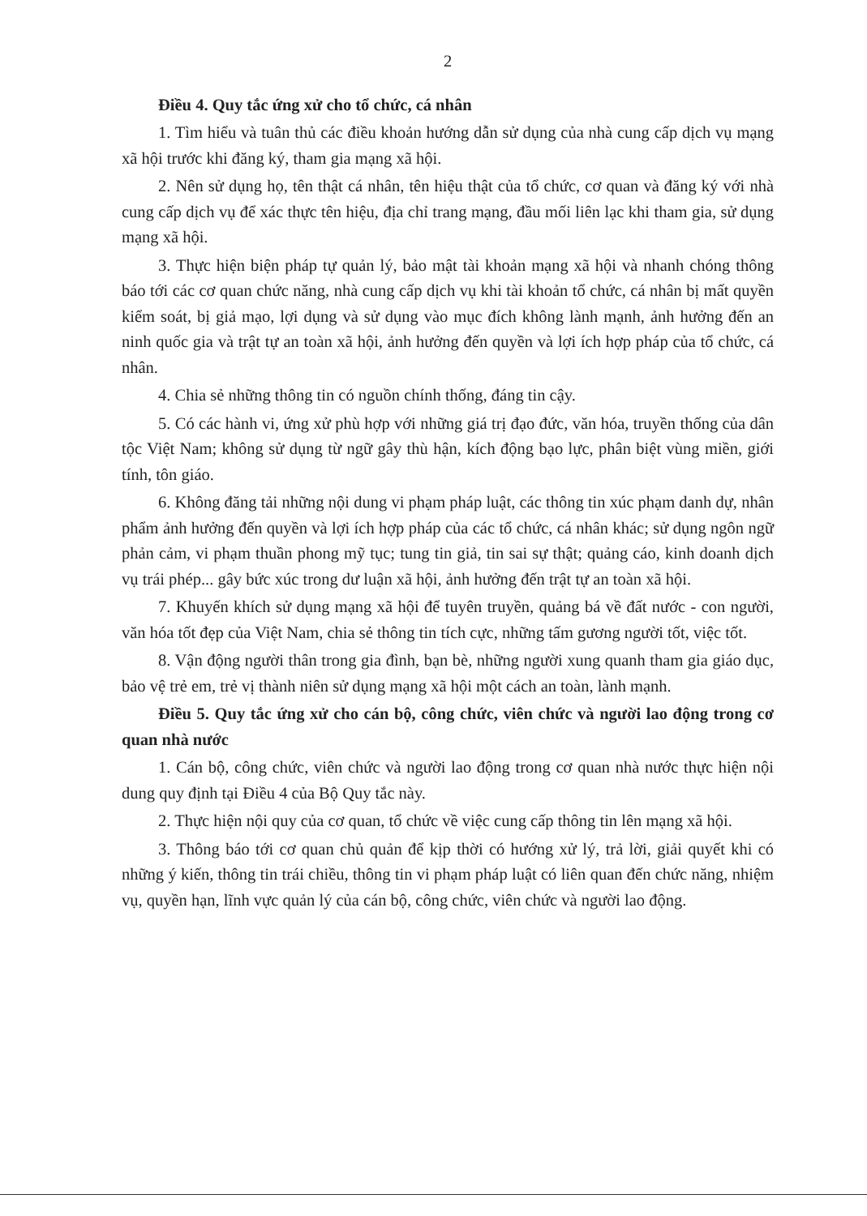2
Điều 4. Quy tắc ứng xử cho tổ chức, cá nhân
1. Tìm hiểu và tuân thủ các điều khoản hướng dẫn sử dụng của nhà cung cấp dịch vụ mạng xã hội trước khi đăng ký, tham gia mạng xã hội.
2. Nên sử dụng họ, tên thật cá nhân, tên hiệu thật của tổ chức, cơ quan và đăng ký với nhà cung cấp dịch vụ để xác thực tên hiệu, địa chỉ trang mạng, đầu mối liên lạc khi tham gia, sử dụng mạng xã hội.
3. Thực hiện biện pháp tự quản lý, bảo mật tài khoản mạng xã hội và nhanh chóng thông báo tới các cơ quan chức năng, nhà cung cấp dịch vụ khi tài khoản tổ chức, cá nhân bị mất quyền kiểm soát, bị giả mạo, lợi dụng và sử dụng vào mục đích không lành mạnh, ảnh hưởng đến an ninh quốc gia và trật tự an toàn xã hội, ảnh hưởng đến quyền và lợi ích hợp pháp của tổ chức, cá nhân.
4. Chia sẻ những thông tin có nguồn chính thống, đáng tin cậy.
5. Có các hành vi, ứng xử phù hợp với những giá trị đạo đức, văn hóa, truyền thống của dân tộc Việt Nam; không sử dụng từ ngữ gây thù hận, kích động bạo lực, phân biệt vùng miền, giới tính, tôn giáo.
6. Không đăng tải những nội dung vi phạm pháp luật, các thông tin xúc phạm danh dự, nhân phẩm ảnh hưởng đến quyền và lợi ích hợp pháp của các tổ chức, cá nhân khác; sử dụng ngôn ngữ phản cảm, vi phạm thuần phong mỹ tục; tung tin giả, tin sai sự thật; quảng cáo, kinh doanh dịch vụ trái phép... gây bức xúc trong dư luận xã hội, ảnh hưởng đến trật tự an toàn xã hội.
7. Khuyến khích sử dụng mạng xã hội để tuyên truyền, quảng bá về đất nước - con người, văn hóa tốt đẹp của Việt Nam, chia sẻ thông tin tích cực, những tấm gương người tốt, việc tốt.
8. Vận động người thân trong gia đình, bạn bè, những người xung quanh tham gia giáo dục, bảo vệ trẻ em, trẻ vị thành niên sử dụng mạng xã hội một cách an toàn, lành mạnh.
Điều 5. Quy tắc ứng xử cho cán bộ, công chức, viên chức và người lao động trong cơ quan nhà nước
1. Cán bộ, công chức, viên chức và người lao động trong cơ quan nhà nước thực hiện nội dung quy định tại Điều 4 của Bộ Quy tắc này.
2. Thực hiện nội quy của cơ quan, tổ chức về việc cung cấp thông tin lên mạng xã hội.
3. Thông báo tới cơ quan chủ quản để kịp thời có hướng xử lý, trả lời, giải quyết khi có những ý kiến, thông tin trái chiều, thông tin vi phạm pháp luật có liên quan đến chức năng, nhiệm vụ, quyền hạn, lĩnh vực quản lý của cán bộ, công chức, viên chức và người lao động.